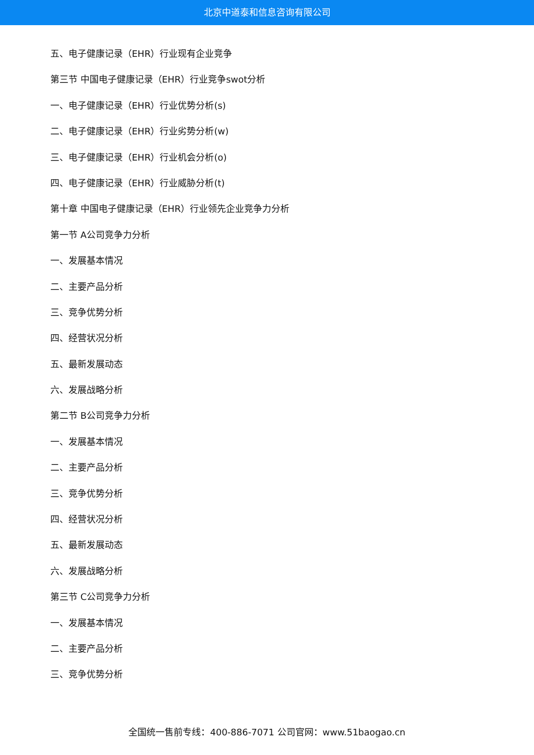北京中道泰和信息咨询有限公司
五、电子健康记录（EHR）行业现有企业竞争
第三节 中国电子健康记录（EHR）行业竞争swot分析
一、电子健康记录（EHR）行业优势分析(s)
二、电子健康记录（EHR）行业劣势分析(w)
三、电子健康记录（EHR）行业机会分析(o)
四、电子健康记录（EHR）行业威胁分析(t)
第十章 中国电子健康记录（EHR）行业领先企业竞争力分析
第一节 A公司竞争力分析
一、发展基本情况
二、主要产品分析
三、竞争优势分析
四、经营状况分析
五、最新发展动态
六、发展战略分析
第二节 B公司竞争力分析
一、发展基本情况
二、主要产品分析
三、竞争优势分析
四、经营状况分析
五、最新发展动态
六、发展战略分析
第三节 C公司竞争力分析
一、发展基本情况
二、主要产品分析
三、竞争优势分析
全国统一售前专线：400-886-7071 公司官网：www.51baogao.cn